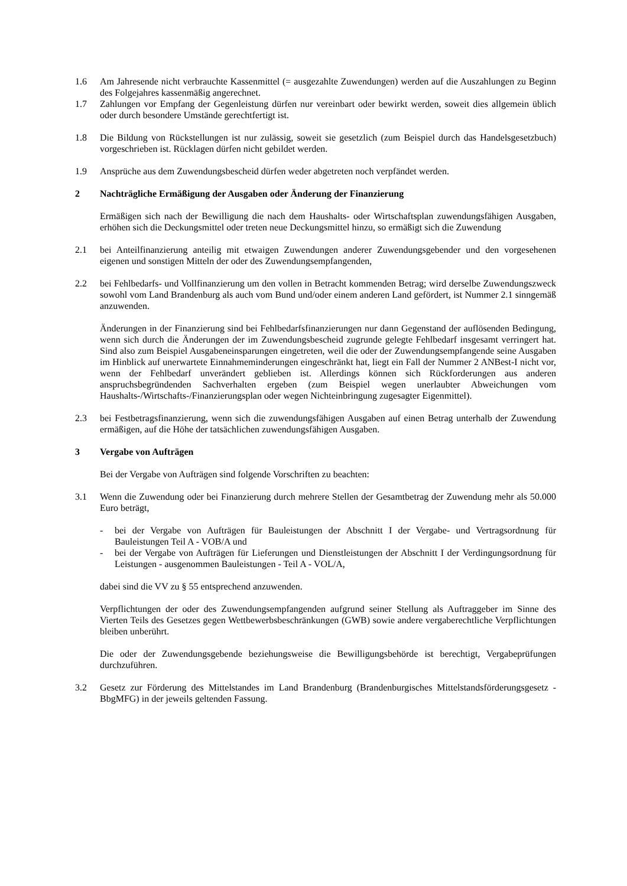1.6 Am Jahresende nicht verbrauchte Kassenmittel (= ausgezahlte Zuwendungen) werden auf die Auszahlungen zu Beginn des Folgejahres kassenmäßig angerechnet.
1.7 Zahlungen vor Empfang der Gegenleistung dürfen nur vereinbart oder bewirkt werden, soweit dies allgemein üblich oder durch besondere Umstände gerechtfertigt ist.
1.8 Die Bildung von Rückstellungen ist nur zulässig, soweit sie gesetzlich (zum Beispiel durch das Handelsgesetzbuch) vorgeschrieben ist. Rücklagen dürfen nicht gebildet werden.
1.9 Ansprüche aus dem Zuwendungsbescheid dürfen weder abgetreten noch verpfändet werden.
2 Nachträgliche Ermäßigung der Ausgaben oder Änderung der Finanzierung
Ermäßigen sich nach der Bewilligung die nach dem Haushalts- oder Wirtschaftsplan zuwendungsfähigen Ausgaben, erhöhen sich die Deckungsmittel oder treten neue Deckungsmittel hinzu, so ermäßigt sich die Zuwendung
2.1 bei Anteilfinanzierung anteilig mit etwaigen Zuwendungen anderer Zuwendungsgebender und den vorgesehenen eigenen und sonstigen Mitteln der oder des Zuwendungsempfangenden,
2.2 bei Fehlbedarfs- und Vollfinanzierung um den vollen in Betracht kommenden Betrag; wird derselbe Zuwendungszweck sowohl vom Land Brandenburg als auch vom Bund und/oder einem anderen Land gefördert, ist Nummer 2.1 sinngemäß anzuwenden.
Änderungen in der Finanzierung sind bei Fehlbedarfsfinanzierungen nur dann Gegenstand der auflösenden Bedingung, wenn sich durch die Änderungen der im Zuwendungsbescheid zugrunde gelegte Fehlbedarf insgesamt verringert hat. Sind also zum Beispiel Ausgabeneinsparungen eingetreten, weil die oder der Zuwendungsempfangende seine Ausgaben im Hinblick auf unerwartete Einnahmeminderungen eingeschränkt hat, liegt ein Fall der Nummer 2 ANBest-I nicht vor, wenn der Fehlbedarf unverändert geblieben ist. Allerdings können sich Rückforderungen aus anderen anspruchsbegründenden Sachverhalten ergeben (zum Beispiel wegen unerlaubter Abweichungen vom Haushalts-/Wirtschafts-/Finanzierungsplan oder wegen Nichteinbringung zugesagter Eigenmittel).
2.3 bei Festbetragsfinanzierung, wenn sich die zuwendungsfähigen Ausgaben auf einen Betrag unterhalb der Zuwendung ermäßigen, auf die Höhe der tatsächlichen zuwendungsfähigen Ausgaben.
3 Vergabe von Aufträgen
Bei der Vergabe von Aufträgen sind folgende Vorschriften zu beachten:
3.1 Wenn die Zuwendung oder bei Finanzierung durch mehrere Stellen der Gesamtbetrag der Zuwendung mehr als 50.000 Euro beträgt,
- bei der Vergabe von Aufträgen für Bauleistungen der Abschnitt I der Vergabe- und Vertragsordnung für Bauleistungen Teil A - VOB/A und
- bei der Vergabe von Aufträgen für Lieferungen und Dienstleistungen der Abschnitt I der Verdingungsordnung für Leistungen - ausgenommen Bauleistungen - Teil A - VOL/A,
dabei sind die VV zu § 55 entsprechend anzuwenden.
Verpflichtungen der oder des Zuwendungsempfangenden aufgrund seiner Stellung als Auftraggeber im Sinne des Vierten Teils des Gesetzes gegen Wettbewerbsbeschränkungen (GWB) sowie andere vergaberechtliche Verpflichtungen bleiben unberührt.
Die oder der Zuwendungsgebende beziehungsweise die Bewilligungsbehörde ist berechtigt, Vergabeprüfungen durchzuführen.
3.2 Gesetz zur Förderung des Mittelstandes im Land Brandenburg (Brandenburgisches Mittelstandsförderungsgesetz - BbgMFG) in der jeweils geltenden Fassung.